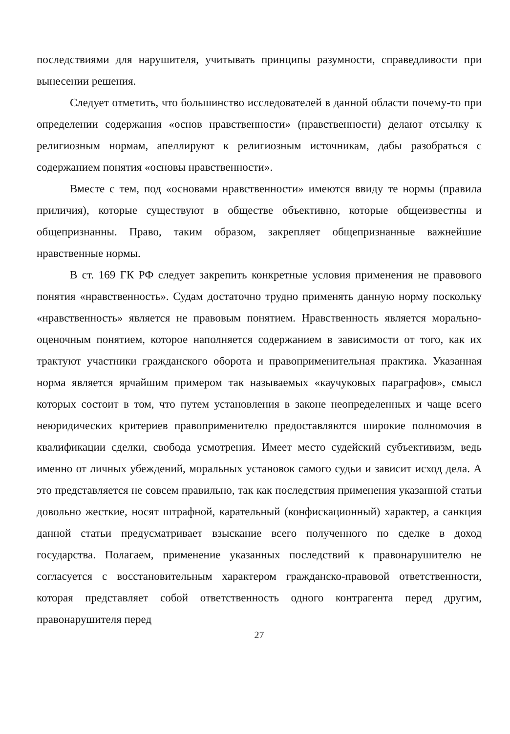последствиями для нарушителя, учитывать принципы разумности, справедливости при вынесении решения.
Следует отметить, что большинство исследователей в данной области почему-то при определении содержания «основ нравственности» (нравственности) делают отсылку к религиозным нормам, апеллируют к религиозным источникам, дабы разобраться с содержанием понятия «основы нравственности».
Вместе с тем, под «основами нравственности» имеются ввиду те нормы (правила приличия), которые существуют в обществе объективно, которые общеизвестны и общепризнанны. Право, таким образом, закрепляет общепризнанные важнейшие нравственные нормы.
В ст. 169 ГК РФ следует закрепить конкретные условия применения не правового понятия «нравственность». Судам достаточно трудно применять данную норму поскольку «нравственность» является не правовым понятием. Нравственность является морально-оценочным понятием, которое наполняется содержанием в зависимости от того, как их трактуют участники гражданского оборота и правоприменительная практика. Указанная норма является ярчайшим примером так называемых «каучуковых параграфов», смысл которых состоит в том, что путем установления в законе неопределенных и чаще всего неюридических критериев правоприменителю предоставляются широкие полномочия в квалификации сделки, свобода усмотрения. Имеет место судейский субъективизм, ведь именно от личных убеждений, моральных установок самого судьи и зависит исход дела. А это представляется не совсем правильно, так как последствия применения указанной статьи довольно жесткие, носят штрафной, карательный (конфискационный) характер, а санкция данной статьи предусматривает взыскание всего полученного по сделке в доход государства. Полагаем, применение указанных последствий к правонарушителю не согласуется с восстановительным характером гражданско-правовой ответственности, которая представляет собой ответственность одного контрагента перед другим, правонарушителя перед
27